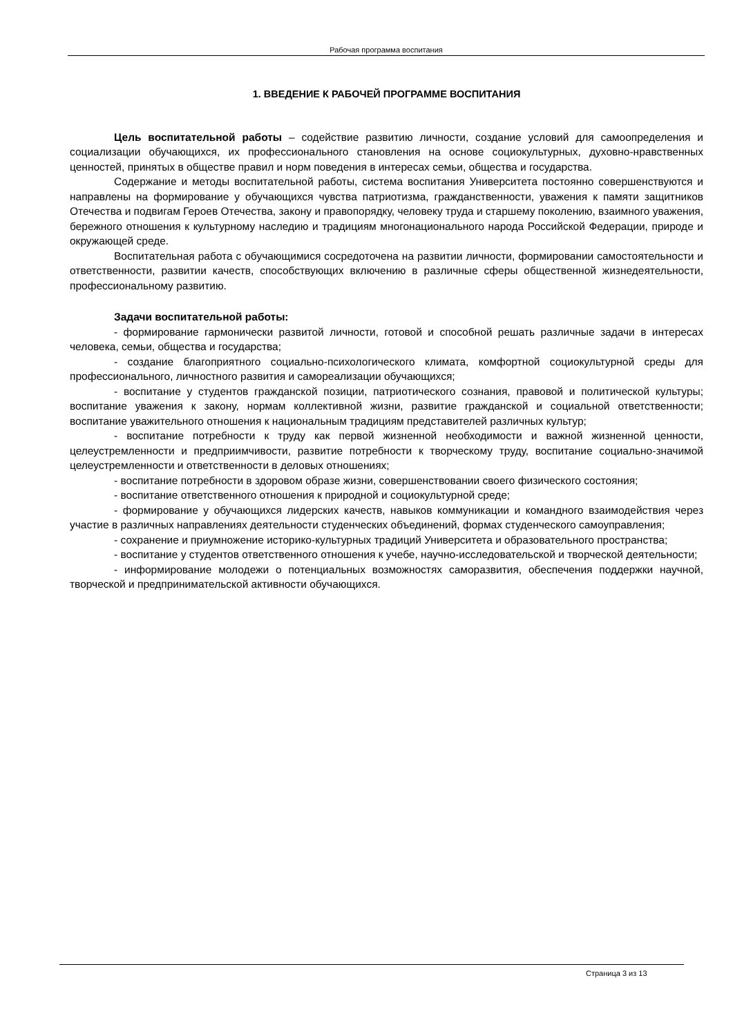Рабочая программа воспитания
1. ВВЕДЕНИЕ К РАБОЧЕЙ ПРОГРАММЕ ВОСПИТАНИЯ
Цель воспитательной работы – содействие развитию личности, создание условий для самоопределения и социализации обучающихся, их профессионального становления на основе социокультурных, духовно-нравственных ценностей, принятых в обществе правил и норм поведения в интересах семьи, общества и государства.
Содержание и методы воспитательной работы, система воспитания Университета постоянно совершенствуются и направлены на формирование у обучающихся чувства патриотизма, гражданственности, уважения к памяти защитников Отечества и подвигам Героев Отечества, закону и правопорядку, человеку труда и старшему поколению, взаимного уважения, бережного отношения к культурному наследию и традициям многонационального народа Российской Федерации, природе и окружающей среде.
Воспитательная работа с обучающимися сосредоточена на развитии личности, формировании самостоятельности и ответственности, развитии качеств, способствующих включению в различные сферы общественной жизнедеятельности, профессиональному развитию.
Задачи воспитательной работы:
- формирование гармонически развитой личности, готовой и способной решать различные задачи в интересах человека, семьи, общества и государства;
- создание благоприятного социально-психологического климата, комфортной социокультурной среды для профессионального, личностного развития и самореализации обучающихся;
- воспитание у студентов гражданской позиции, патриотического сознания, правовой и политической культуры; воспитание уважения к закону, нормам коллективной жизни, развитие гражданской и социальной ответственности; воспитание уважительного отношения к национальным традициям представителей различных культур;
- воспитание потребности к труду как первой жизненной необходимости и важной жизненной ценности, целеустремленности и предприимчивости, развитие потребности к творческому труду, воспитание социально-значимой целеустремленности и ответственности в деловых отношениях;
- воспитание потребности в здоровом образе жизни, совершенствовании своего физического состояния;
- воспитание ответственного отношения к природной и социокультурной среде;
- формирование у обучающихся лидерских качеств, навыков коммуникации и командного взаимодействия через участие в различных направлениях деятельности студенческих объединений, формах студенческого самоуправления;
- сохранение и приумножение историко-культурных традиций Университета и образовательного пространства;
- воспитание у студентов ответственного отношения к учебе, научно-исследовательской и творческой деятельности;
- информирование молодежи о потенциальных возможностях саморазвития, обеспечения поддержки научной, творческой и предпринимательской активности обучающихся.
Страница 3 из 13